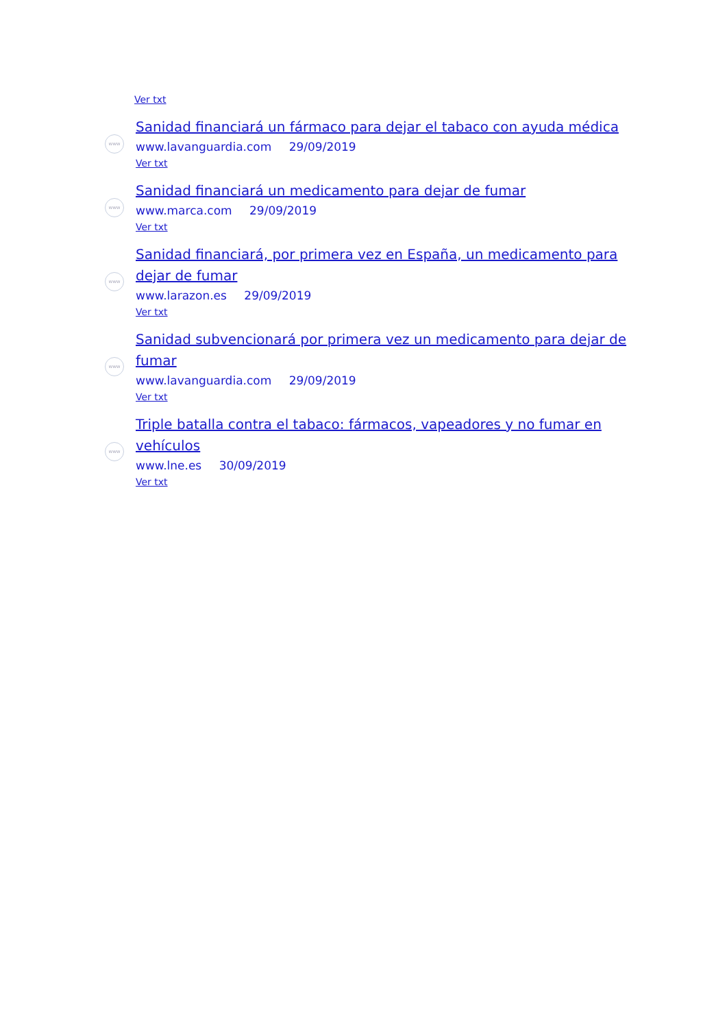Ver txt
www
Sanidad financiará un fármaco para dejar el tabaco con ayuda médica
www.lavanguardia.com 29/09/2019
Ver txt
www
Sanidad financiará un medicamento para dejar de fumar
www.marca.com 29/09/2019
Ver txt
www
Sanidad financiará, por primera vez en España, un medicamento para dejar de fumar
www.larazon.es 29/09/2019
Ver txt
www
Sanidad subvencionará por primera vez un medicamento para dejar de fumar
www.lavanguardia.com 29/09/2019
Ver txt
www
Triple batalla contra el tabaco: fármacos, vapeadores y no fumar en vehículos
www.lne.es 30/09/2019
Ver txt